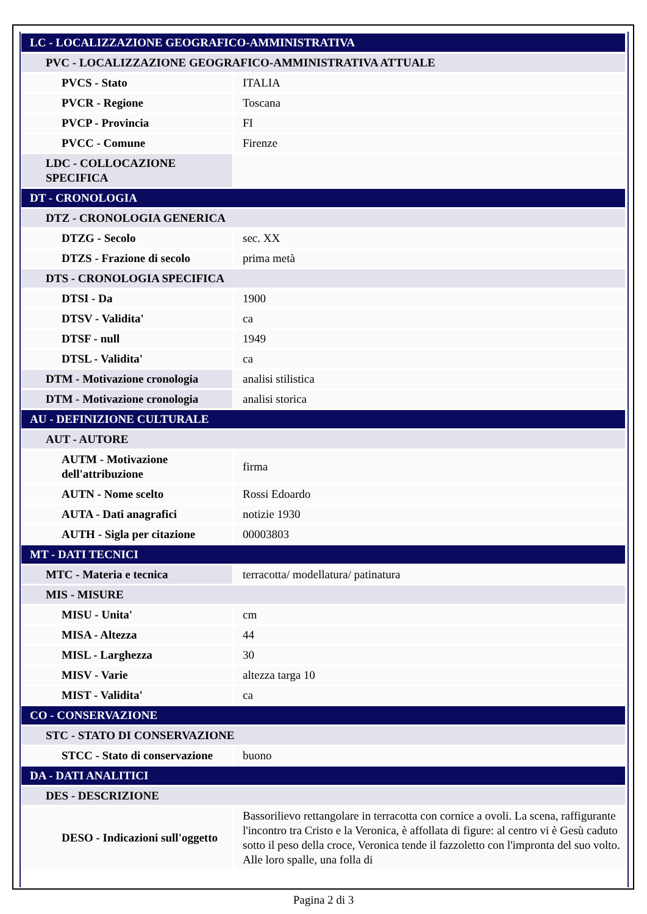| LC - LOCALIZZAZIONE GEOGRAFICO-AMMINISTRATIVA | |
| PVC - LOCALIZZAZIONE GEOGRAFICO-AMMINISTRATIVA ATTUALE | |
| PVCS - Stato | ITALIA |
| PVCR - Regione | Toscana |
| PVCP - Provincia | FI |
| PVCC - Comune | Firenze |
| LDC - COLLOCAZIONE SPECIFICA | |
| DT - CRONOLOGIA | |
| DTZ - CRONOLOGIA GENERICA | |
| DTZG - Secolo | sec. XX |
| DTZS - Frazione di secolo | prima metà |
| DTS - CRONOLOGIA SPECIFICA | |
| DTSI - Da | 1900 |
| DTSV - Validita' | ca |
| DTSF - null | 1949 |
| DTSL - Validita' | ca |
| DTM - Motivazione cronologia | analisi stilistica |
| DTM - Motivazione cronologia | analisi storica |
| AU - DEFINIZIONE CULTURALE | |
| AUT - AUTORE | |
| AUTM - Motivazione dell'attribuzione | firma |
| AUTN - Nome scelto | Rossi Edoardo |
| AUTA - Dati anagrafici | notizie 1930 |
| AUTH - Sigla per citazione | 00003803 |
| MT - DATI TECNICI | |
| MTC - Materia e tecnica | terracotta/ modellatura/ patinatura |
| MIS - MISURE | |
| MISU - Unita' | cm |
| MISA - Altezza | 44 |
| MISL - Larghezza | 30 |
| MISV - Varie | altezza targa 10 |
| MIST - Validita' | ca |
| CO - CONSERVAZIONE | |
| STC - STATO DI CONSERVAZIONE | |
| STCC - Stato di conservazione | buono |
| DA - DATI ANALITICI | |
| DES - DESCRIZIONE | |
| DESO - Indicazioni sull'oggetto | Bassorilievo rettangolare in terracotta con cornice a ovoli. La scena, raffigurante l'incontro tra Cristo e la Veronica, è affollata di figure: al centro vi è Gesù caduto sotto il peso della croce, Veronica tende il fazzoletto con l'impronta del suo volto. Alle loro spalle, una folla di |
Pagina 2 di 3